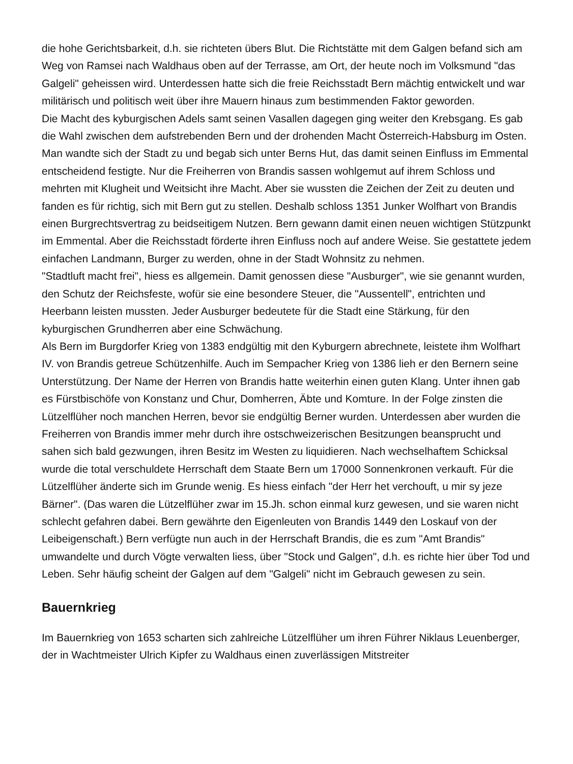die hohe Gerichtsbarkeit, d.h. sie richteten übers Blut. Die Richtstätte mit dem Galgen befand sich am Weg von Ramsei nach Waldhaus oben auf der Terrasse, am Ort, der heute noch im Volksmund "das Galgeli" geheissen wird. Unterdessen hatte sich die freie Reichsstadt Bern mächtig entwickelt und war militärisch und politisch weit über ihre Mauern hinaus zum bestimmenden Faktor geworden.
Die Macht des kyburgischen Adels samt seinen Vasallen dagegen ging weiter den Krebsgang. Es gab die Wahl zwischen dem aufstrebenden Bern und der drohenden Macht Österreich-Habsburg im Osten. Man wandte sich der Stadt zu und begab sich unter Berns Hut, das damit seinen Einfluss im Emmental entscheidend festigte. Nur die Freiherren von Brandis sassen wohlgemut auf ihrem Schloss und mehrten mit Klugheit und Weitsicht ihre Macht. Aber sie wussten die Zeichen der Zeit zu deuten und fanden es für richtig, sich mit Bern gut zu stellen. Deshalb schloss 1351 Junker Wolfhart von Brandis einen Burgrechtsvertrag zu beidseitigem Nutzen. Bern gewann damit einen neuen wichtigen Stützpunkt im Emmental. Aber die Reichsstadt förderte ihren Einfluss noch auf andere Weise. Sie gestattete jedem einfachen Landmann, Burger zu werden, ohne in der Stadt Wohnsitz zu nehmen.
"Stadtluft macht frei", hiess es allgemein. Damit genossen diese "Ausburger", wie sie genannt wurden, den Schutz der Reichsfeste, wofür sie eine besondere Steuer, die "Aussentell", entrichten und Heerbann leisten mussten. Jeder Ausburger bedeutete für die Stadt eine Stärkung, für den kyburgischen Grundherren aber eine Schwächung.
Als Bern im Burgdorfer Krieg von 1383 endgültig mit den Kyburgern abrechnete, leistete ihm Wolfhart IV. von Brandis getreue Schützenhilfe. Auch im Sempacher Krieg von 1386 lieh er den Bernern seine Unterstützung. Der Name der Herren von Brandis hatte weiterhin einen guten Klang. Unter ihnen gab es Fürstbischöfe von Konstanz und Chur, Domherren, Äbte und Komture. In der Folge zinsten die Lützelflüher noch manchen Herren, bevor sie endgültig Berner wurden. Unterdessen aber wurden die Freiherren von Brandis immer mehr durch ihre ostschweizerischen Besitzungen beansprucht und sahen sich bald gezwungen, ihren Besitz im Westen zu liquidieren. Nach wechselhaftem Schicksal wurde die total verschuldete Herrschaft dem Staate Bern um 17000 Sonnenkronen verkauft. Für die Lützelflüher änderte sich im Grunde wenig. Es hiess einfach "der Herr het verchouft, u mir sy jeze Bärner". (Das waren die Lützelflüher zwar im 15.Jh. schon einmal kurz gewesen, und sie waren nicht schlecht gefahren dabei. Bern gewährte den Eigenleuten von Brandis 1449 den Loskauf von der Leibeigenschaft.) Bern verfügte nun auch in der Herrschaft Brandis, die es zum "Amt Brandis" umwandelte und durch Vögte verwalten liess, über "Stock und Galgen", d.h. es richte hier über Tod und Leben. Sehr häufig scheint der Galgen auf dem "Galgeli" nicht im Gebrauch gewesen zu sein.
Bauernkrieg
Im Bauernkrieg von 1653 scharten sich zahlreiche Lützelflüher um ihren Führer Niklaus Leuenberger, der in Wachtmeister Ulrich Kipfer zu Waldhaus einen zuverlässigen Mitstreiter